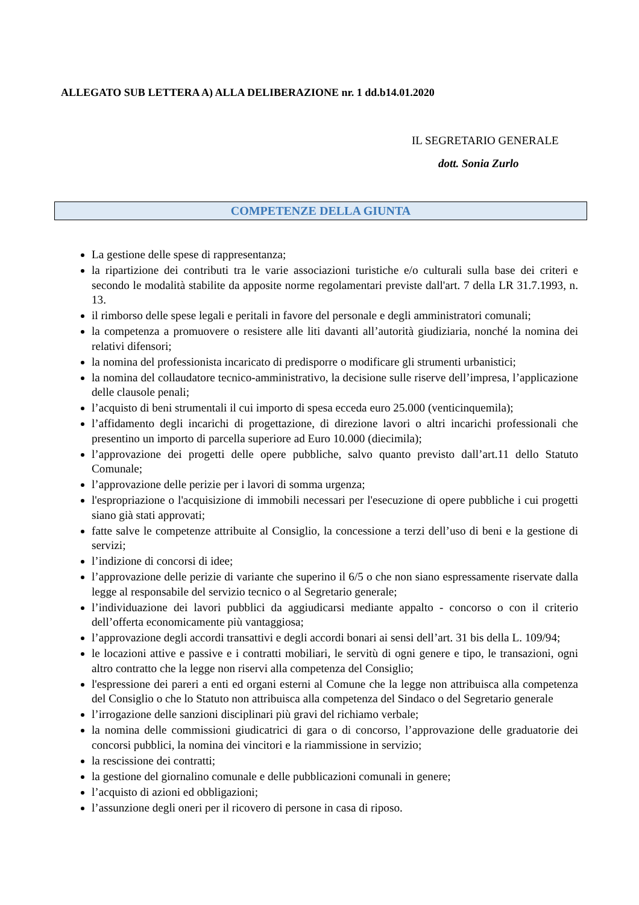ALLEGATO SUB LETTERA A) ALLA DELIBERAZIONE nr. 1 dd.b14.01.2020
IL SEGRETARIO GENERALE
dott. Sonia Zurlo
COMPETENZE DELLA GIUNTA
La gestione delle spese di rappresentanza;
la ripartizione dei contributi tra le varie associazioni turistiche e/o culturali sulla base dei criteri e secondo le modalità stabilite da apposite norme regolamentari previste dall'art. 7 della LR 31.7.1993, n. 13.
il rimborso delle spese legali e peritali in favore del personale e degli amministratori comunali;
la competenza a promuovere o resistere alle liti davanti all’autorità giudiziaria, nonché la nomina dei relativi difensori;
la nomina del professionista incaricato di predisporre o modificare gli strumenti urbanistici;
la nomina del collaudatore tecnico-amministrativo, la decisione sulle riserve dell’impresa, l’applicazione delle clausole penali;
l’acquisto di beni strumentali il cui importo di spesa ecceda euro 25.000 (venticinquemila);
l’affidamento degli incarichi di progettazione, di direzione lavori o altri incarichi professionali che presentino un importo di parcella superiore ad Euro 10.000 (diecimila);
l’approvazione dei progetti delle opere pubbliche, salvo quanto previsto dall’art.11 dello Statuto Comunale;
l’approvazione delle perizie per i lavori di somma urgenza;
l'espropriazione o l'acquisizione di immobili necessari per l'esecuzione di opere pubbliche i cui progetti siano già stati approvati;
fatte salve le competenze attribuite al Consiglio, la concessione a terzi dell’uso di beni e la gestione di servizi;
l’indizione di concorsi di idee;
l’approvazione delle perizie di variante che superino il 6/5 o che non siano espressamente riservate dalla legge al responsabile del servizio tecnico o al Segretario generale;
l’individuazione dei lavori pubblici da aggiudicarsi mediante appalto - concorso o con il criterio dell’offerta economicamente più vantaggiosa;
l’approvazione degli accordi transattivi e degli accordi bonari ai sensi dell’art. 31 bis della L. 109/94;
le locazioni attive e passive e i contratti mobiliari, le servitù di ogni genere e tipo, le transazioni, ogni altro contratto che la legge non riservi alla competenza del Consiglio;
l'espressione dei pareri a enti ed organi esterni al Comune che la legge non attribuisca alla competenza del Consiglio o che lo Statuto non attribuisca alla competenza del Sindaco o del Segretario generale
l’irrogazione delle sanzioni disciplinari più gravi del richiamo verbale;
la nomina delle commissioni giudicatrici di gara o di concorso, l’approvazione delle graduatorie dei concorsi pubblici, la nomina dei vincitori e la riammissione in servizio;
la rescissione dei contratti;
la gestione del giornalino comunale e delle pubblicazioni comunali in genere;
l’acquisto di azioni ed obbligazioni;
l’assunzione degli oneri per il ricovero di persone in casa di riposo.